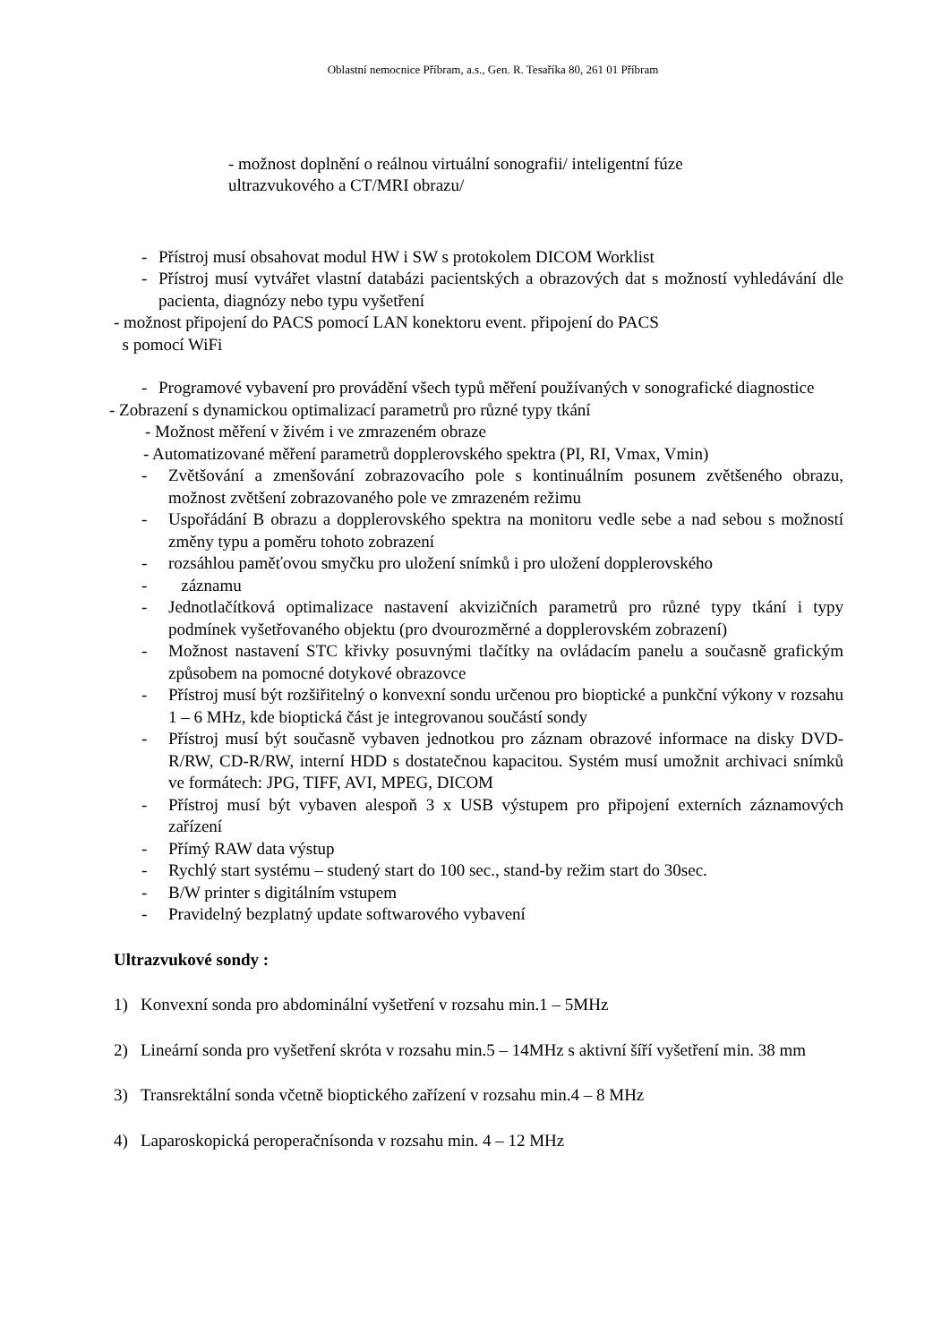Oblastní nemocnice Příbram, a.s., Gen. R. Tesaříka 80, 261 01 Příbram
- možnost doplnění o reálnou virtuální sonografii/ inteligentní fúze ultrazvukového a CT/MRI obrazu/
- Přístroj musí obsahovat modul HW i SW s protokolem DICOM Worklist
- Přístroj musí vytvářet vlastní databázi pacientských a obrazových dat s možností vyhledávání dle pacienta, diagnózy nebo typu vyšetření
- možnost připojení do PACS pomocí LAN konektoru event. připojení do PACS
s pomocí WiFi
- Programové vybavení pro provádění všech typů měření používaných v sonografické diagnostice
- Zobrazení s dynamickou optimalizací parametrů pro různé typy tkání
- Možnost měření v živém i ve zmrazeném obraze
- Automatizované měření parametrů dopplerovského spektra (PI, RI, Vmax, Vmin)
- Zvětšování a zmenšování zobrazovacího pole s kontinuálním posunem zvětšeného obrazu, možnost zvětšení zobrazovaného pole ve zmrazeném režimu
- Uspořádání B obrazu a dopplerovského spektra na monitoru vedle sebe a nad sebou s možností změny typu a poměru tohoto zobrazení
- rozsáhlou paměťovou smyčku pro uložení snímků i pro uložení dopplerovského
- záznamu
- Jednotlačítková optimalizace nastavení akvizičních parametrů pro různé typy tkání i typy podmínek vyšetřovaného objektu (pro dvourozměrné a dopplerovském zobrazení)
- Možnost nastavení STC křivky posuvnými tlačítky na ovládacím panelu a současně grafickým způsobem na pomocné dotykové obrazovce
- Přístroj musí být rozšiřitelný o konvexní sondu určenou pro bioptické a punkční výkony v rozsahu 1 – 6 MHz, kde bioptická část je integrovanou součástí sondy
- Přístroj musí být současně vybaven jednotkou pro záznam obrazové informace na disky DVD-R/RW, CD-R/RW, interní HDD s dostatečnou kapacitou. Systém musí umožnit archivaci snímků ve formátech: JPG, TIFF, AVI, MPEG, DICOM
- Přístroj musí být vybaven alespoň 3 x USB výstupem pro připojení externích záznamových zařízení
- Přímý RAW data výstup
- Rychlý start systému – studený start do 100 sec., stand-by režim start do 30sec.
- B/W printer s digitálním vstupem
- Pravidelný bezplatný update softwarového vybavení
Ultrazvukové sondy :
1) Konvexní sonda pro abdominální vyšetření v rozsahu min.1 – 5MHz
2) Lineární sonda pro vyšetření skróta v rozsahu min.5 – 14MHz s aktivní šíří vyšetření min. 38 mm
3) Transrektální sonda včetně bioptického zařízení v rozsahu min.4 – 8 MHz
4) Laparoskopická peroperačnísonda v rozsahu min. 4 – 12 MHz